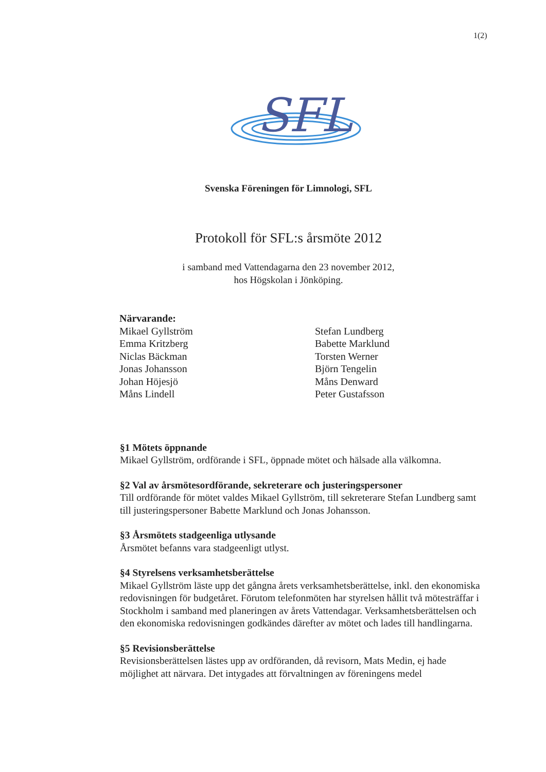1(2)
SFL
Svenska Föreningen för Limnologi, SFL
Protokoll för SFL:s årsmöte 2012
i samband med Vattendagarna den 23 november 2012,
hos Högskolan i Jönköping.
Närvarande:
Mikael Gyllström
Emma Kritzberg
Niclas Bäckman
Jonas Johansson
Johan Höjesjö
Måns Lindell
Stefan Lundberg
Babette Marklund
Torsten Werner
Björn Tengelin
Måns Denward
Peter Gustafsson
§1 Mötets öppnande
Mikael Gyllström, ordförande i SFL, öppnade mötet och hälsade alla välkomna.
§2 Val av årsmötesordförande, sekreterare och justeringspersoner
Till ordförande för mötet valdes Mikael Gyllström, till sekreterare Stefan Lundberg samt till justeringspersoner Babette Marklund och Jonas Johansson.
§3 Årsmötets stadgeenliga utlysande
Årsmötet befanns vara stadgeenligt utlyst.
§4 Styrelsens verksamhetsberättelse
Mikael Gyllström läste upp det gångna årets verksamhetsberättelse, inkl. den ekonomiska redovisningen för budgetåret. Förutom telefonmöten har styrelsen hållit två mötesträffar i Stockholm i samband med planeringen av årets Vattendagar. Verksamhetsberättelsen och den ekonomiska redovisningen godkändes därefter av mötet och lades till handlingarna.
§5 Revisionsberättelse
Revisionsberättelsen lästes upp av ordföranden, då revisorn, Mats Medin, ej hade möjlighet att närvara. Det intygades att förvaltningen av föreningens medel